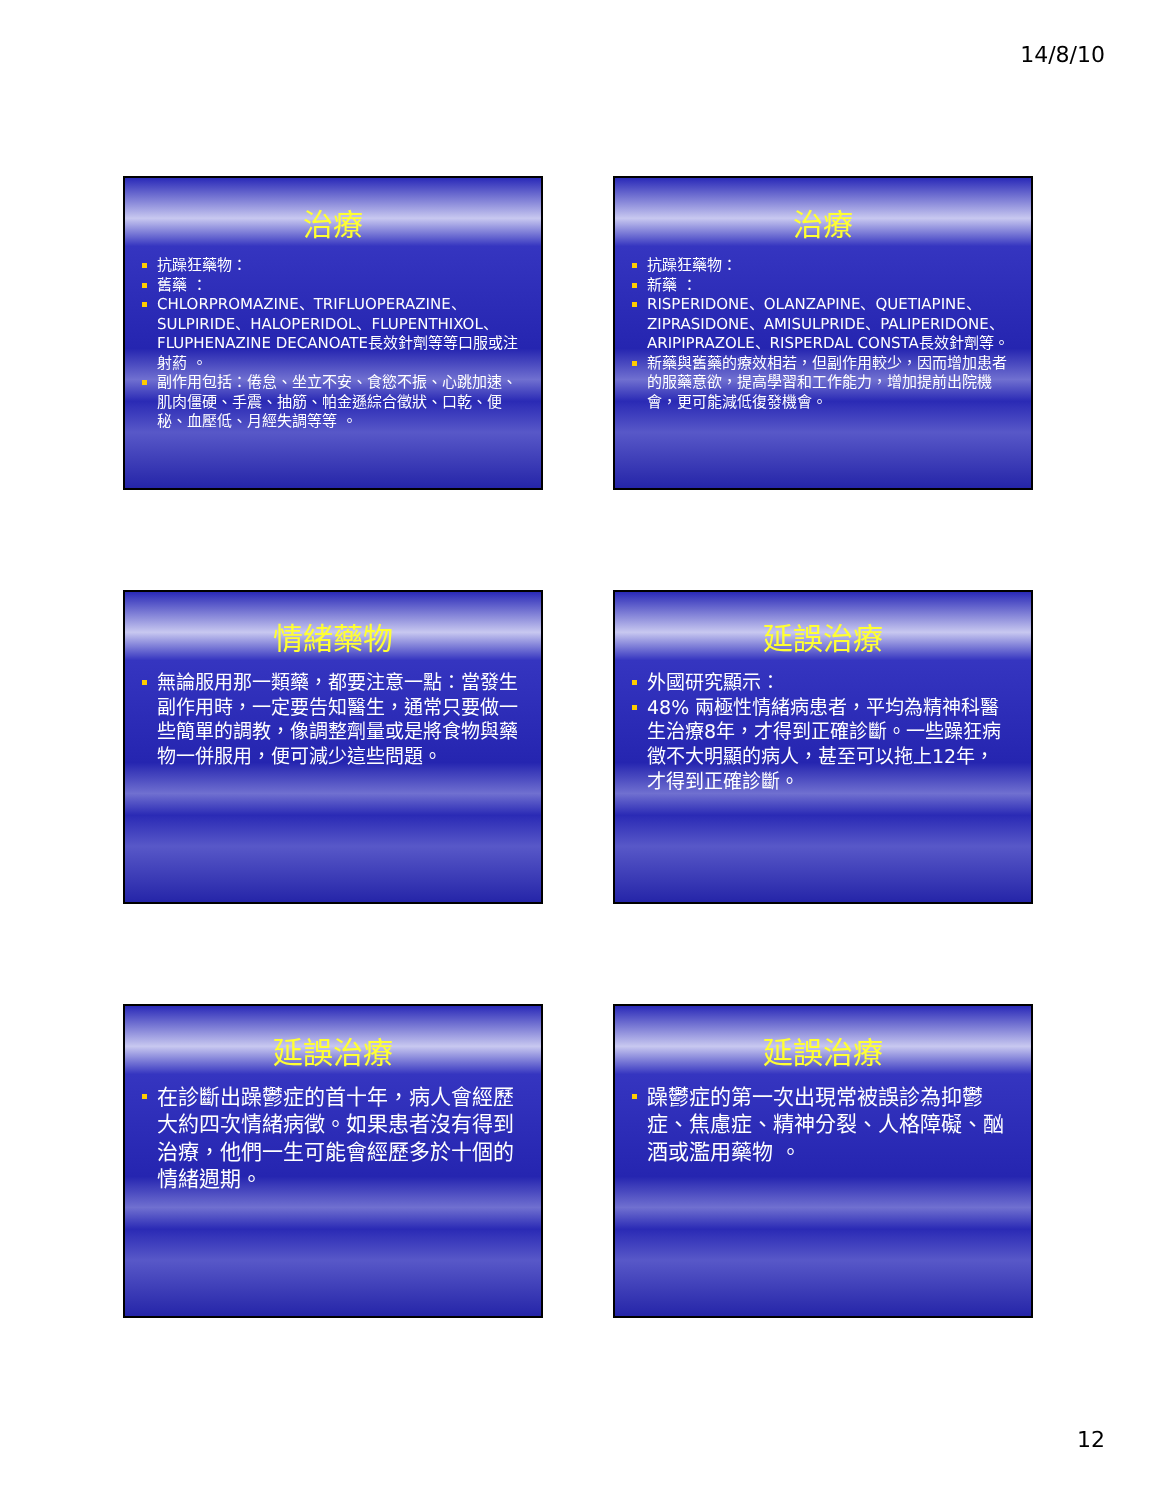14/8/10
治療
抗躁狂藥物：
舊藥 ：
CHLORPROMAZINE、TRIFLUOPERAZINE、SULPIRIDE、HALOPERIDOL、FLUPENTHIXOL、FLUPHENAZINE DECANOATE長效針劑等等口服或注射葯 。
副作用包括：倦怠、坐立不安、食慾不振、心跳加速、肌肉僵硬、手震、抽筋、帕金遜綜合徵狀、口乾、便秘、血壓低、月經失調等等 。
治療
抗躁狂藥物：
新藥 ：
RISPERIDONE、OLANZAPINE、QUETIAPINE、ZIPRASIDONE、AMISULPRIDE、PALIPERIDONE、ARIPIPRAZOLE、RISPERDAL CONSTA長效針劑等。
新藥與舊藥的療效相若，但副作用較少，因而增加患者的服藥意欲，提高學習和工作能力，增加提前出院機會，更可能減低復發機會。
情緒藥物
無論服用那一類藥，都要注意一點：當發生副作用時，一定要告知醫生，通常只要做一些簡單的調教，像調整劑量或是將食物與藥物一併服用，便可減少這些問題。
延誤治療
外國研究顯示：
48% 兩極性情緒病患者，平均為精神科醫生治療8年，才得到正確診斷。一些躁狂病徵不大明顯的病人，甚至可以拖上12年，才得到正確診斷。
延誤治療
在診斷出躁鬱症的首十年，病人會經歷大約四次情緒病徵。如果患者沒有得到治療，他們一生可能會經歷多於十個的情緒週期。
延誤治療
躁鬱症的第一次出現常被誤診為抑鬱症、焦慮症、精神分裂、人格障礙、酗酒或濫用藥物 。
12